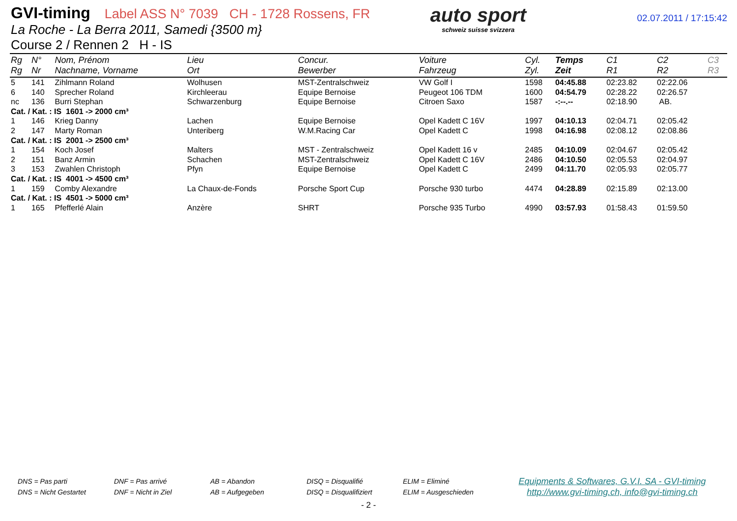GVI-timing Label ASS N° 7039 CH - 1728 Rossens, FR
La Roche - La Berra 2011, Samedi {3500 m}
Course 2 / Rennen 2 H - IS
auto sport
schweiz suisse svizzera
02.07.2011 / 17:15:42
| Rg Rg | N° Nr | Nom, Prénom Nachname, Vorname | Lieu Ort | Concur. Bewerber | Voiture Fahrzeug | Cyl. Zyl. | Temps Zeit | C1 R1 | C2 R2 | C3 R3 |
| --- | --- | --- | --- | --- | --- | --- | --- | --- | --- | --- |
| 5 | 141 | Zihlmann Roland | Wolhusen | MST-Zentralschweiz | VW Golf I | 1598 | 04:45.88 | 02:23.82 | 02:22.06 | |
| 6 | 140 | Sprecher Roland | Kirchleerau | Equipe Bernoise | Peugeot 106 TDM | 1600 | 04:54.79 | 02:28.22 | 02:26.57 | |
| nc | 136 | Burri Stephan | Schwarzenburg | Equipe Bernoise | Citroen Saxo | 1587 | -:--.-- | 02:18.90 | AB. | |
| Cat. / Kat. : IS 1601 -> 2000 cm³ | | | | | | | | | | |
| 1 | 146 | Krieg Danny | Lachen | Equipe Bernoise | Opel Kadett C 16V | 1997 | 04:10.13 | 02:04.71 | 02:05.42 | |
| 2 | 147 | Marty Roman | Unteriberg | W.M.Racing Car | Opel Kadett C | 1998 | 04:16.98 | 02:08.12 | 02:08.86 | |
| Cat. / Kat. : IS 2001 -> 2500 cm³ | | | | | | | | | | |
| 1 | 154 | Koch Josef | Malters | MST - Zentralschweiz | Opel Kadett 16 v | 2485 | 04:10.09 | 02:04.67 | 02:05.42 | |
| 2 | 151 | Banz Armin | Schachen | MST-Zentralschweiz | Opel Kadett C 16V | 2486 | 04:10.50 | 02:05.53 | 02:04.97 | |
| 3 | 153 | Zwahlen Christoph | Pfyn | Equipe Bernoise | Opel Kadett C | 2499 | 04:11.70 | 02:05.93 | 02:05.77 | |
| Cat. / Kat. : IS 4001 -> 4500 cm³ | | | | | | | | | | |
| 1 | 159 | Comby Alexandre | La Chaux-de-Fonds | Porsche Sport Cup | Porsche 930 turbo | 4474 | 04:28.89 | 02:15.89 | 02:13.00 | |
| Cat. / Kat. : IS 4501 -> 5000 cm³ | | | | | | | | | | |
| 1 | 165 | Pfefferlé Alain | Anzère | SHRT | Porsche 935 Turbo | 4990 | 03:57.93 | 01:58.43 | 01:59.50 | |
DNS = Pas parti
DNS = Nicht Gestartet
DNF = Pas arrivé
DNF = Nicht in Ziel
AB = Abandon
AB = Aufgegeben
DISQ = Disqualifié
DISQ = Disqualifiziert
ELIM = Eliminé
ELIM = Ausgeschieden
Equipments & Softwares, G.V.I. SA - GVI-timing
http://www.gvi-timing.ch, info@gvi-timing.ch
- 2 -